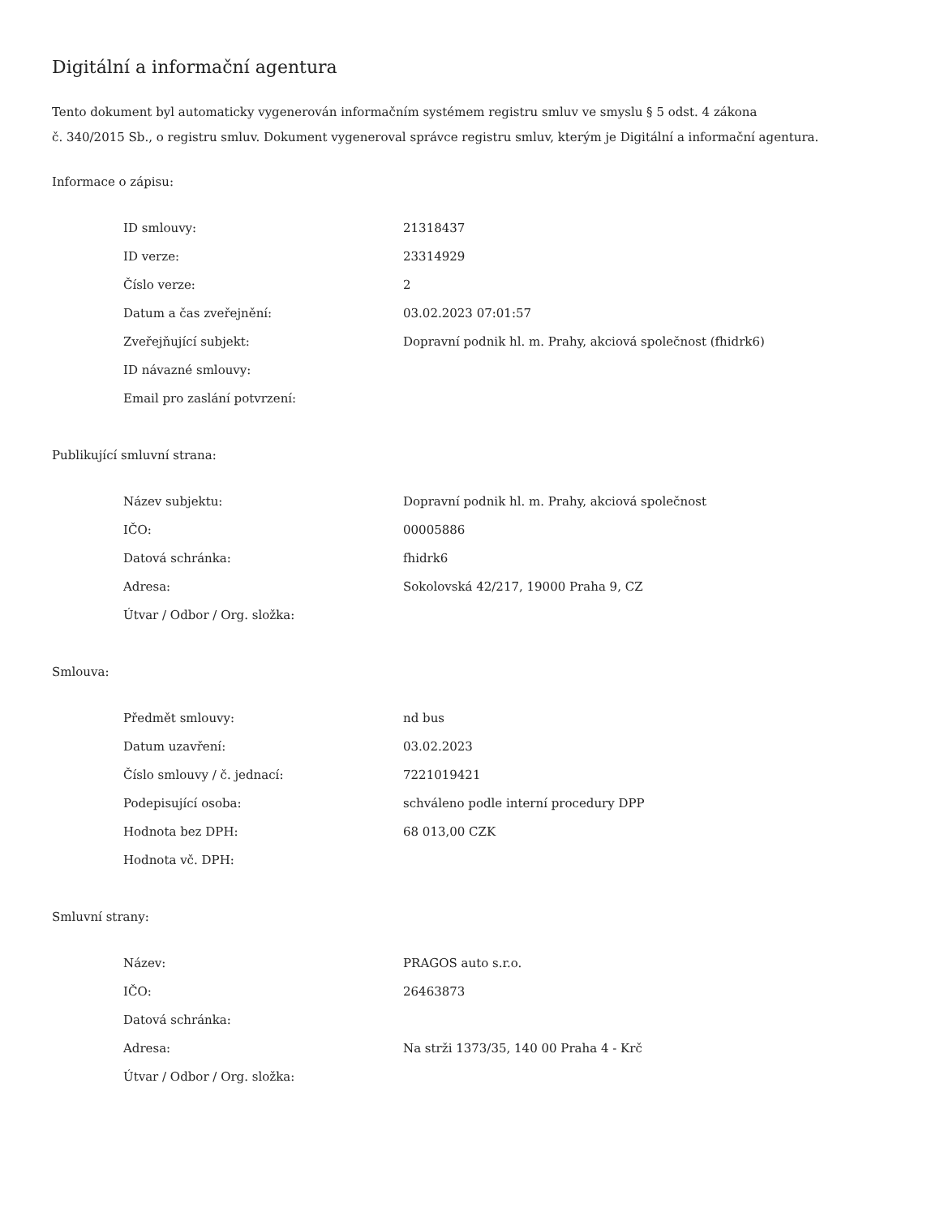Digitální a informační agentura
Tento dokument byl automaticky vygenerován informačním systémem registru smluv ve smyslu § 5 odst. 4 zákona
č. 340/2015 Sb., o registru smluv. Dokument vygeneroval správce registru smluv, kterým je Digitální a informační agentura.
Informace o zápisu:
| ID smlouvy: | 21318437 |
| ID verze: | 23314929 |
| Číslo verze: | 2 |
| Datum a čas zveřejnění: | 03.02.2023 07:01:57 |
| Zveřejňující subjekt: | Dopravní podnik hl. m. Prahy, akciová společnost (fhidrk6) |
| ID návazné smlouvy: | |
| Email pro zaslání potvrzení: | |
Publikující smluvní strana:
| Název subjektu: | Dopravní podnik hl. m. Prahy, akciová společnost |
| IČO: | 00005886 |
| Datová schránka: | fhidrk6 |
| Adresa: | Sokolovská 42/217, 19000 Praha 9, CZ |
| Útvar / Odbor / Org. složka: | |
Smlouva:
| Předmět smlouvy: | nd bus |
| Datum uzavření: | 03.02.2023 |
| Číslo smlouvy / č. jednací: | 7221019421 |
| Podepisující osoba: | schváleno podle interní procedury DPP |
| Hodnota bez DPH: | 68 013,00 CZK |
| Hodnota vč. DPH: | |
Smluvní strany:
| Název: | PRAGOS auto s.r.o. |
| IČO: | 26463873 |
| Datová schránka: | |
| Adresa: | Na strži 1373/35, 140 00 Praha 4 - Krč |
| Útvar / Odbor / Org. složka: | |